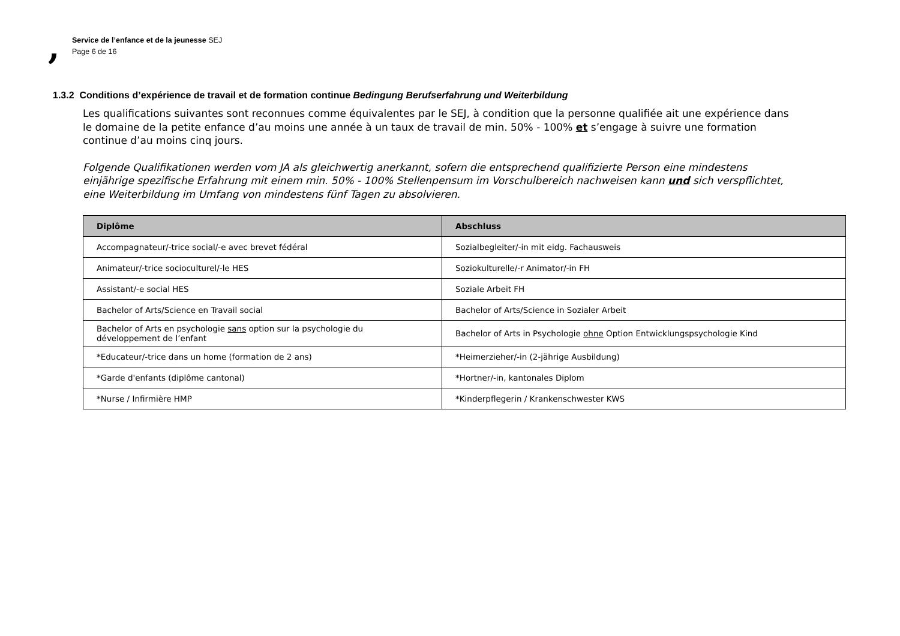,
Service de l’enfance et de la jeunesse SEJ
Page 6 de 16
1.3.2 Conditions d’expérience de travail et de formation continue Bedingung Berufserfahrung und Weiterbildung
Les qualifications suivantes sont reconnues comme équivalentes par le SEJ, à condition que la personne qualifiée ait une expérience dans le domaine de la petite enfance d’au moins une année à un taux de travail de min. 50% - 100% et s’engage à suivre une formation continue d’au moins cinq jours.
Folgende Qualifikationen werden vom JA als gleichwertig anerkannt, sofern die entsprechend qualifizierte Person eine mindestens einjährige spezifische Erfahrung mit einem min. 50% - 100% Stellenpensum im Vorschulbereich nachweisen kann und sich verspflichtet, eine Weiterbildung im Umfang von mindestens fünf Tagen zu absolvieren.
| Diplôme | Abschluss |
| --- | --- |
| Accompagnateur/-trice social/-e avec brevet fédéral | Sozialbegleiter/-in mit eidg. Fachausweis |
| Animateur/-trice socioculturel/-le HES | Soziokulturelle/-r Animator/-in FH |
| Assistant/-e social HES | Soziale Arbeit FH |
| Bachelor of Arts/Science en Travail social | Bachelor of Arts/Science in Sozialer Arbeit |
| Bachelor of Arts en psychologie sans option sur la psychologie du développement de l’enfant | Bachelor of Arts in Psychologie ohne Option Entwicklungspsychologie Kind |
| *Educateur/-trice dans un home (formation de 2 ans) | *Heimerzieher/-in (2-jährige Ausbildung) |
| *Garde d'enfants (diplôme cantonal) | *Hortner/-in, kantonales Diplom |
| *Nurse / Infirmière HMP | *Kinderpflegerin / Krankenschwester KWS |